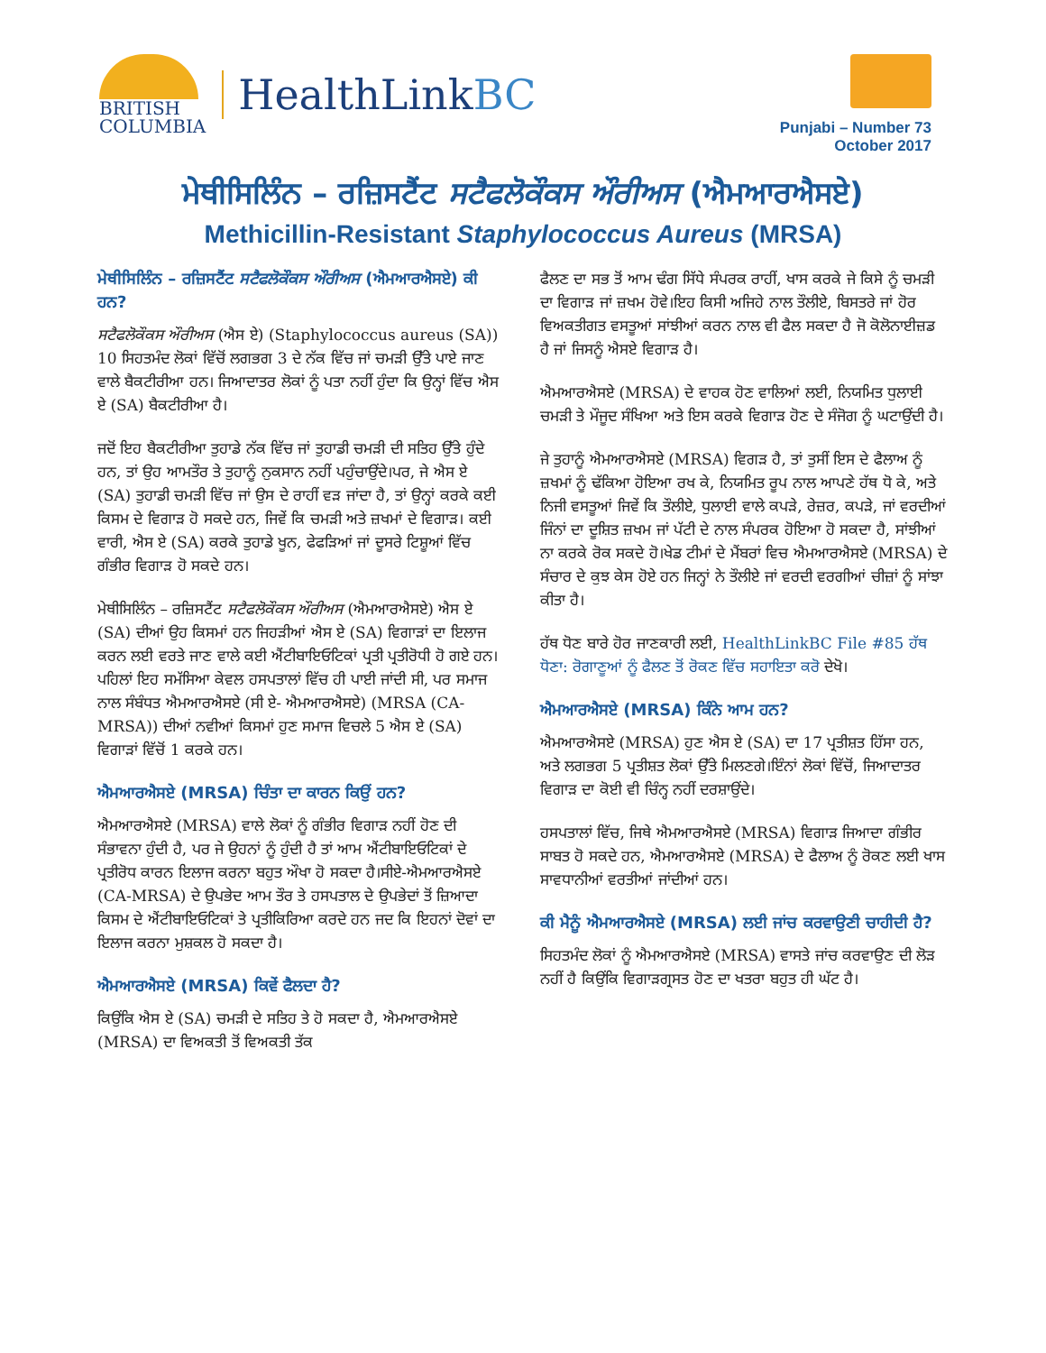BRITISH
COLUMBIA
HealthLinkBC
Punjabi – Number 73
October 2017
ਮੇਥੀਸਿਲਿੰਨ – ਰਜ਼ਿਸਟੈਂਟ ਸਟੈਫਲੋਕੌਕਸ ਔਰੀਅਸ (ਐਮਆਰਐਸਏ)
Methicillin-Resistant Staphylococcus Aureus (MRSA)
ਮੇਥੀਸਿਲਿੰਨ – ਰਜ਼ਿਸਟੈਂਟ ਸਟੈਫਲੋਕੌਕਸ ਔਰੀਅਸ (ਐਮਆਰਐਸਏ) ਕੀ ਹਨ?
ਸਟੈਫਲੋਕੌਕਸ ਔਰੀਅਸ (ਐਸ ਏ) (Staphylococcus aureus (SA)) 10 ਸਿਹਤਮੰਦ ਲੋਕਾਂ ਵਿੱਚੋਂ ਲਗਭਗ 3 ਦੇ ਨੱਕ ਵਿੱਚ ਜਾਂ ਚਮੜੀ ਉੱਤੇ ਪਾਏ ਜਾਣ ਵਾਲੇ ਬੈਕਟੀਰੀਆ ਹਨ। ਜਿਆਦਾਤਰ ਲੋਕਾਂ ਨੂੰ ਪਤਾ ਨਹੀਂ ਹੁੰਦਾ ਕਿ ਉਨ੍ਹਾਂ ਵਿੱਚ ਐਸ ਏ (SA) ਬੈਕਟੀਰੀਆ ਹੈ।
ਜਦੋਂ ਇਹ ਬੈਕਟੀਰੀਆ ਤੁਹਾਡੇ ਨੱਕ ਵਿੱਚ ਜਾਂ ਤੁਹਾਡੀ ਚਮੜੀ ਦੀ ਸਤਿਹ ਉੱਤੇ ਹੁੰਦੇ ਹਨ, ਤਾਂ ਉਹ ਆਮਤੌਰ ਤੇ ਤੁਹਾਨੂੰ ਨੁਕਸਾਨ ਨਹੀਂ ਪਹੁੰਚਾਉਂਦੇ।ਪਰ, ਜੇ ਐਸ ਏ (SA) ਤੁਹਾਡੀ ਚਮੜੀ ਵਿੱਚ ਜਾਂ ਉਸ ਦੇ ਰਾਹੀਂ ਵੜ ਜਾਂਦਾ ਹੈ, ਤਾਂ ਉਨ੍ਹਾਂ ਕਰਕੇ ਕਈ ਕਿਸਮ ਦੇ ਵਿਗਾੜ ਹੋ ਸਕਦੇ ਹਨ, ਜਿਵੇਂ ਕਿ ਚਮੜੀ ਅਤੇ ਜ਼ਖਮਾਂ ਦੇ ਵਿਗਾੜ। ਕਈ ਵਾਰੀ, ਐਸ ਏ (SA) ਕਰਕੇ ਤੁਹਾਡੇ ਖੂਨ, ਫੇਫੜਿਆਂ ਜਾਂ ਦੂਸਰੇ ਟਿਸ਼ੂਆਂ ਵਿੱਚ ਗੰਭੀਰ ਵਿਗਾੜ ਹੋ ਸਕਦੇ ਹਨ।
ਮੇਥੀਸਿਲਿੰਨ – ਰਜ਼ਿਸਟੈਂਟ ਸਟੈਫਲੋਕੌਕਸ ਔਰੀਅਸ (ਐਮਆਰਐਸਏ) ਐਸ ਏ (SA) ਦੀਆਂ ਉਹ ਕਿਸਮਾਂ ਹਨ ਜਿਹੜੀਆਂ ਐਸ ਏ (SA) ਵਿਗਾੜਾਂ ਦਾ ਇਲਾਜ ਕਰਨ ਲਈ ਵਰਤੇ ਜਾਣ ਵਾਲੇ ਕਈ ਐਂਟੀਬਾਇਓਟਿਕਾਂ ਪ੍ਰਤੀ ਪ੍ਰਤੀਰੋਧੀ ਹੋ ਗਏ ਹਨ।ਪਹਿਲਾਂ ਇਹ ਸਮੱਸਿਆ ਕੇਵਲ ਹਸਪਤਾਲਾਂ ਵਿੱਚ ਹੀ ਪਾਈ ਜਾਂਦੀ ਸੀ, ਪਰ ਸਮਾਜ ਨਾਲ ਸੰਬੰਧਤ ਐਮਆਰਐਸਏ (ਸੀ ਏ- ਐਮਆਰਐਸਏ) (MRSA (CA-MRSA)) ਦੀਆਂ ਨਵੀਆਂ ਕਿਸਮਾਂ ਹੁਣ ਸਮਾਜ ਵਿਚਲੇ 5 ਐਸ ਏ (SA) ਵਿਗਾੜਾਂ ਵਿੱਚੋਂ 1 ਕਰਕੇ ਹਨ।
ਐਮਆਰਐਸਏ (MRSA) ਚਿੰਤਾ ਦਾ ਕਾਰਨ ਕਿਉਂ ਹਨ?
ਐਮਆਰਐਸਏ (MRSA) ਵਾਲੇ ਲੋਕਾਂ ਨੂੰ ਗੰਭੀਰ ਵਿਗਾੜ ਨਹੀਂ ਹੋਣ ਦੀ ਸੰਭਾਵਨਾ ਹੁੰਦੀ ਹੈ, ਪਰ ਜੇ ਉਹਨਾਂ ਨੂੰ ਹੁੰਦੀ ਹੈ ਤਾਂ ਆਮ ਐਂਟੀਬਾਇਓਟਿਕਾਂ ਦੇ ਪ੍ਰਤੀਰੋਧ ਕਾਰਨ ਇਲਾਜ ਕਰਨਾ ਬਹੁਤ ਔਖਾ ਹੋ ਸਕਦਾ ਹੈ।ਸੀਏ-ਐਮਆਰਐਸਏ (CA-MRSA) ਦੇ ਉਪਭੇਦ ਆਮ ਤੌਰ ਤੇ ਹਸਪਤਾਲ ਦੇ ਉਪਭੇਦਾਂ ਤੋਂ ਜ਼ਿਆਦਾ ਕਿਸਮ ਦੇ ਐਂਟੀਬਾਇਓਟਿਕਾਂ ਤੇ ਪ੍ਰਤੀਕਿਰਿਆ ਕਰਦੇ ਹਨ ਜਦ ਕਿ ਇਹਨਾਂ ਦੋਵਾਂ ਦਾ ਇਲਾਜ ਕਰਨਾ ਮੁਸ਼ਕਲ ਹੋ ਸਕਦਾ ਹੈ।
ਐਮਆਰਐਸਏ (MRSA) ਕਿਵੇਂ ਫੈਲਦਾ ਹੈ?
ਕਿਉਂਕਿ ਐਸ ਏ (SA) ਚਮੜੀ ਦੇ ਸਤਿਹ ਤੇ ਹੋ ਸਕਦਾ ਹੈ, ਐਮਆਰਐਸਏ (MRSA) ਦਾ ਵਿਅਕਤੀ ਤੋਂ ਵਿਅਕਤੀ ਤੱਕ
ਫੈਲਣ ਦਾ ਸਭ ਤੋਂ ਆਮ ਢੰਗ ਸਿੱਧੇ ਸੰਪਰਕ ਰਾਹੀਂ, ਖਾਸ ਕਰਕੇ ਜੇ ਕਿਸੇ ਨੂੰ ਚਮੜੀ ਦਾ ਵਿਗਾੜ ਜਾਂ ਜ਼ਖਮ ਹੋਵੇ।ਇਹ ਕਿਸੀ ਅਜਿਹੇ ਨਾਲ ਤੌਲੀਏ, ਬਿਸਤਰੇ ਜਾਂ ਹੋਰ ਵਿਅਕਤੀਗਤ ਵਸਤੂਆਂ ਸਾਂਝੀਆਂ ਕਰਨ ਨਾਲ ਵੀ ਫੈਲ ਸਕਦਾ ਹੈ ਜੋ ਕੋਲੋਨਾਈਜ਼ਡ ਹੈ ਜਾਂ ਜਿਸਨੂੰ ਐਸਏ ਵਿਗਾੜ ਹੈ।
ਐਮਆਰਐਸਏ (MRSA) ਦੇ ਵਾਹਕ ਹੋਣ ਵਾਲਿਆਂ ਲਈ, ਨਿਯਮਿਤ ਧੁਲਾਈ ਚਮੜੀ ਤੇ ਮੌਜੂਦ ਸੰਖਿਆ ਅਤੇ ਇਸ ਕਰਕੇ ਵਿਗਾੜ ਹੋਣ ਦੇ ਸੰਜੋਗ ਨੂੰ ਘਟਾਉਂਦੀ ਹੈ।
ਜੇ ਤੁਹਾਨੂੰ ਐਮਆਰਐਸਏ (MRSA) ਵਿਗੜ ਹੈ, ਤਾਂ ਤੁਸੀਂ ਇਸ ਦੇ ਫੈਲਾਅ ਨੂੰ ਜ਼ਖਮਾਂ ਨੂੰ ਢੱਕਿਆ ਹੋਇਆ ਰਖ ਕੇ, ਨਿਯਮਿਤ ਰੂਪ ਨਾਲ ਆਪਣੇ ਹੱਥ ਧੋ ਕੇ, ਅਤੇ ਨਿਜੀ ਵਸਤੂਆਂ ਜਿਵੇਂ ਕਿ ਤੌਲੀਏ, ਧੁਲਾਈ ਵਾਲੇ ਕਪੜੇ, ਰੇਜ਼ਰ, ਕਪੜੇ, ਜਾਂ ਵਰਦੀਆਂ ਜਿੰਨਾਂ ਦਾ ਦੂਸ਼ਿਤ ਜ਼ਖਮ ਜਾਂ ਪੱਟੀ ਦੇ ਨਾਲ ਸੰਪਰਕ ਹੋਇਆ ਹੋ ਸਕਦਾ ਹੈ, ਸਾਂਝੀਆਂ ਨਾ ਕਰਕੇ ਰੋਕ ਸਕਦੇ ਹੋ।ਖੇਡ ਟੀਮਾਂ ਦੇ ਮੈਂਬਰਾਂ ਵਿਚ ਐਮਆਰਐਸਏ (MRSA) ਦੇ ਸੰਚਾਰ ਦੇ ਕੁਝ ਕੇਸ ਹੋਏ ਹਨ ਜਿਨ੍ਹਾਂ ਨੇ ਤੌਲੀਏ ਜਾਂ ਵਰਦੀ ਵਰਗੀਆਂ ਚੀਜ਼ਾਂ ਨੂੰ ਸਾਂਝਾ ਕੀਤਾ ਹੈ।
ਹੱਥ ਧੋਣ ਬਾਰੇ ਹੋਰ ਜਾਣਕਾਰੀ ਲਈ, HealthLinkBC File #85 ਹੱਥ ਧੋਣਾ: ਰੋਗਾਣੂਆਂ ਨੂੰ ਫੈਲਣ ਤੋਂ ਰੋਕਣ ਵਿੱਚ ਸਹਾਇਤਾ ਕਰੋ ਦੇਖੋ।
ਐਮਆਰਐਸਏ (MRSA) ਕਿੰਨੇ ਆਮ ਹਨ?
ਐਮਆਰਐਸਏ (MRSA) ਹੁਣ ਐਸ ਏ (SA) ਦਾ 17 ਪ੍ਰਤੀਸ਼ਤ ਹਿੱਸਾ ਹਨ, ਅਤੇ ਲਗਭਗ 5 ਪ੍ਰਤੀਸ਼ਤ ਲੋਕਾਂ ਉੱਤੇ ਮਿਲਣਗੇ।ਇੰਨਾਂ ਲੋਕਾਂ ਵਿੱਚੋਂ, ਜਿਆਦਾਤਰ ਵਿਗਾੜ ਦਾ ਕੋਈ ਵੀ ਚਿੰਨ੍ਹ ਨਹੀਂ ਦਰਸ਼ਾਉਂਦੇ।
ਹਸਪਤਾਲਾਂ ਵਿੱਚ, ਜਿਥੇ ਐਮਆਰਐਸਏ (MRSA) ਵਿਗਾੜ ਜਿਆਦਾ ਗੰਭੀਰ ਸਾਬਤ ਹੋ ਸਕਦੇ ਹਨ, ਐਮਆਰਐਸਏ (MRSA) ਦੇ ਫੈਲਾਅ ਨੂੰ ਰੋਕਣ ਲਈ ਖਾਸ ਸਾਵਧਾਨੀਆਂ ਵਰਤੀਆਂ ਜਾਂਦੀਆਂ ਹਨ।
ਕੀ ਮੈਨੂੰ ਐਮਆਰਐਸਏ (MRSA) ਲਈ ਜਾਂਚ ਕਰਵਾਉਣੀ ਚਾਹੀਦੀ ਹੈ?
ਸਿਹਤਮੰਦ ਲੋਕਾਂ ਨੂੰ ਐਮਆਰਐਸਏ (MRSA) ਵਾਸਤੇ ਜਾਂਚ ਕਰਵਾਉਣ ਦੀ ਲੋੜ ਨਹੀਂ ਹੈ ਕਿਉਂਕਿ ਵਿਗਾੜਗ੍ਰਸਤ ਹੋਣ ਦਾ ਖਤਰਾ ਬਹੁਤ ਹੀ ਘੱਟ ਹੈ।